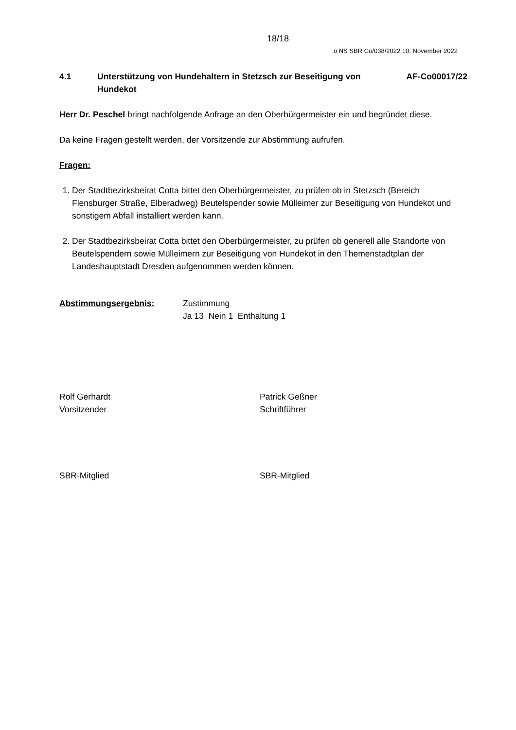18/18
ö NS SBR Co/038/2022 10. November 2022
4.1 Unterstützung von Hundehaltern in Stetzsch zur Beseitigung von Hundekot
AF-Co00017/22
Herr Dr. Peschel bringt nachfolgende Anfrage an den Oberbürgermeister ein und begründet diese.
Da keine Fragen gestellt werden, der Vorsitzende zur Abstimmung aufrufen.
Fragen:
1. Der Stadtbezirksbeirat Cotta bittet den Oberbürgermeister, zu prüfen ob in Stetzsch (Bereich Flensburger Straße, Elberadweg) Beutelspender sowie Mülleimer zur Beseitigung von Hundekot und sonstigem Abfall installiert werden kann.
2. Der Stadtbezirksbeirat Cotta bittet den Oberbürgermeister, zu prüfen ob generell alle Standorte von Beutelspendern sowie Mülleimern zur Beseitigung von Hundekot in den Themenstadtplan der Landeshauptstadt Dresden aufgenommen werden können.
Abstimmungsergebnis: Zustimmung
Ja 13 Nein 1 Enthaltung 1
Rolf Gerhardt
Vorsitzender
Patrick Geßner
Schriftführer
SBR-Mitglied SBR-Mitglied